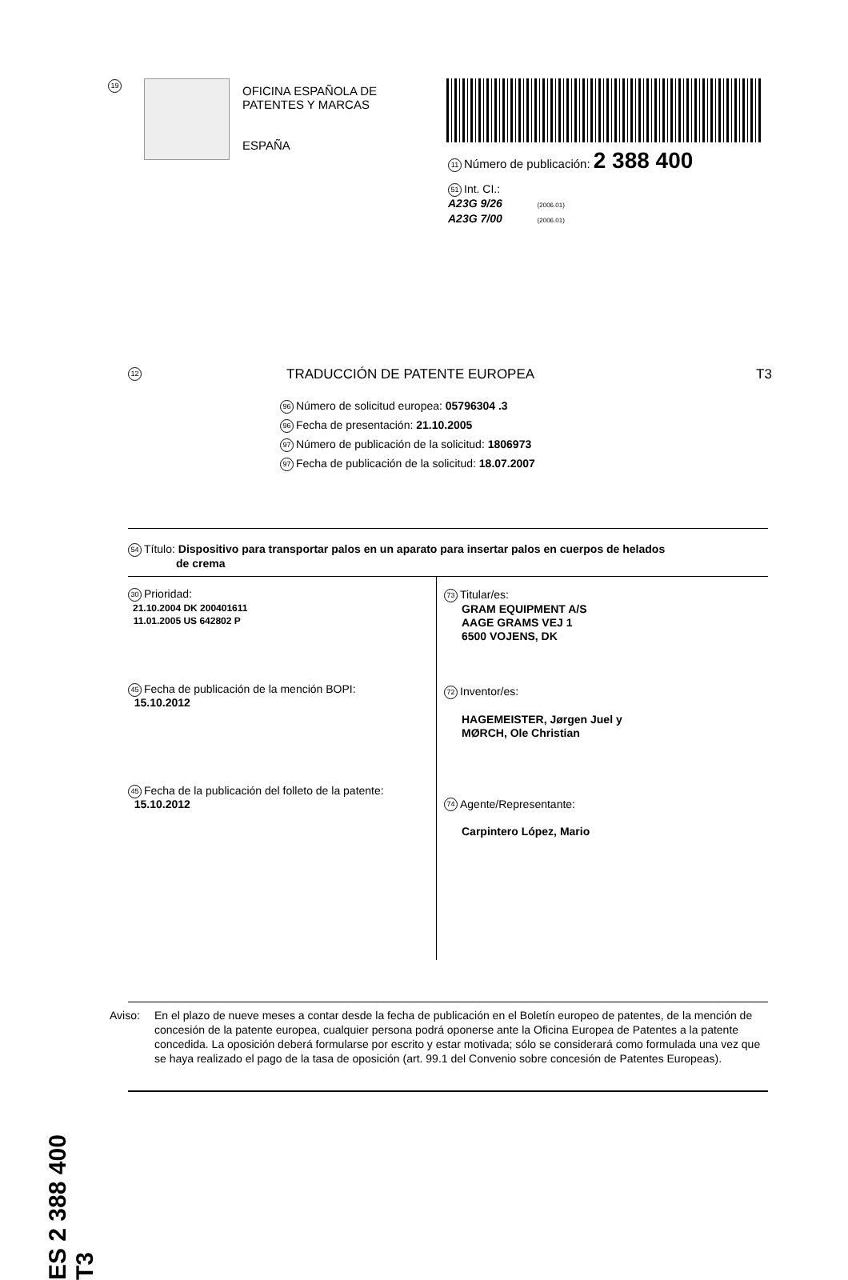19
OFICINA ESPAÑOLA DE
PATENTES Y MARCAS
ESPAÑA
11 Número de publicación: 2 388 400
51 Int. CI.:
A23G 9/26 (2006.01)
A23G 7/00 (2006.01)
12 TRADUCCIÓN DE PATENTE EUROPEA T3
96 Número de solicitud europea: 05796304 .3
96 Fecha de presentación: 21.10.2005
97 Número de publicación de la solicitud: 1806973
97 Fecha de publicación de la solicitud: 18.07.2007
54 Título: Dispositivo para transportar palos en un aparato para insertar palos en cuerpos de helados
de crema
30 Prioridad:
21.10.2004 DK 200401611
11.01.2005 US 642802 P
45 Fecha de publicación de la mención BOPI:
15.10.2012
45 Fecha de la publicación del folleto de la patente:
15.10.2012
73 Titular/es:
GRAM EQUIPMENT A/S
AAGE GRAMS VEJ 1
6500 VOJENS, DK
72 Inventor/es:
HAGEMEISTER, Jørgen Juel y
MØRCH, Ole Christian
74 Agente/Representante:
Carpintero López, Mario
ES 2 388 400 T3
Aviso: En el plazo de nueve meses a contar desde la fecha de publicación en el Boletín europeo de patentes, de la mención de concesión de la patente europea, cualquier persona podrá oponerse ante la Oficina Europea de Patentes a la patente concedida. La oposición deberá formularse por escrito y estar motivada; sólo se considerará como formulada una vez que se haya realizado el pago de la tasa de oposición (art. 99.1 del Convenio sobre concesión de Patentes Europeas).